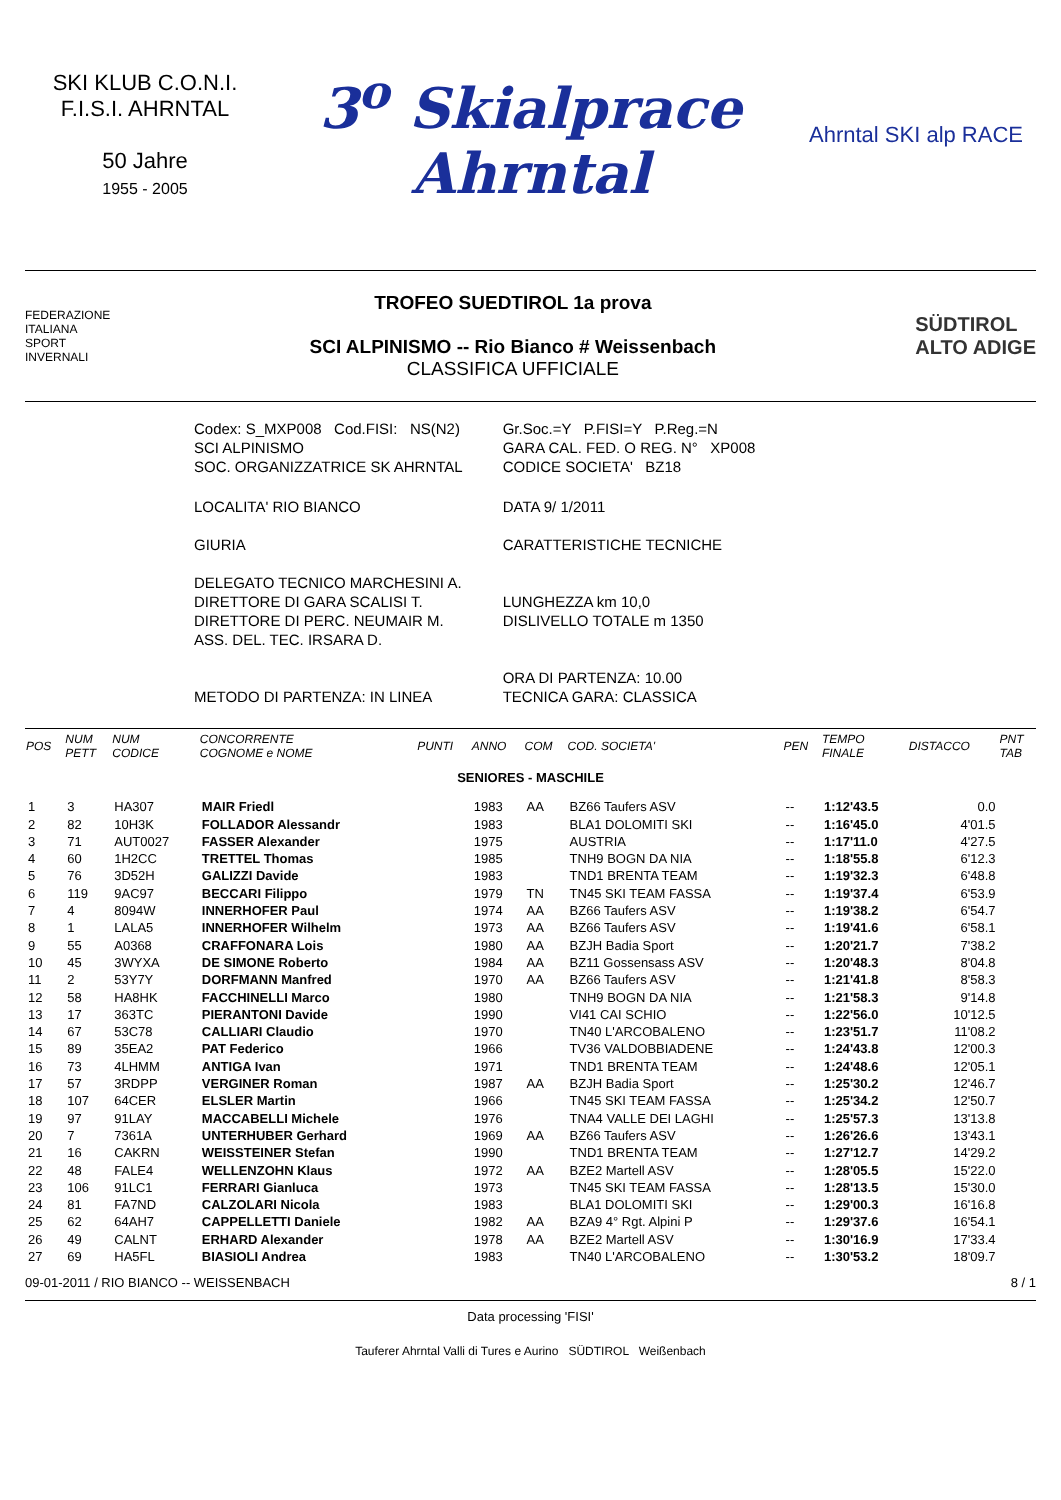SKI KLUB C.O.N.I. F.I.S.I. AHRNTAL
50 Jahre
1955 - 2005
3<sup>o</sup> Skialprace
Ahrntal
Ahrntal SKI alp RACE
FEDERAZIONE
ITALIANA
SPORT
INVERNALI
TROFEO SUEDTIROL 1a prova
SCI ALPINISMO -- Rio Bianco # Weissenbach
CLASSIFICA UFFICIALE
SÜDTIROL
ALTO ADIGE
| Codex: S_MXP008 Cod.FISI: NS(N2) SCI ALPINISMO SOC. ORGANIZZATRICE SK AHRNTAL | Gr.Soc.=Y P.FISI=Y P.Reg.=N GARA CAL. FED. O REG. N° XP008 CODICE SOCIETA' BZ18 |
| LOCALITA' RIO BIANCO GIURIA DELEGATO TECNICO MARCHESINI A. DIRETTORE DI GARA SCALISI T. DIRETTORE DI PERC. NEUMAIR M. ASS. DEL. TEC. IRSARA D. METODO DI PARTENZA: IN LINEA | DATA 9/ 1/2011 CARATTERISTICHE TECNICHE LUNGHEZZA km 10,0 DISLIVELLO TOTALE m 1350 ORA DI PARTENZA: 10.00 TECNICA GARA: CLASSICA |
| POS | NUM PETT | NUM CODICE | CONCORRENTE COGNOME e NOME | PUNTI | ANNO | COM | COD. SOCIETA' | PEN | TEMPO FINALE | DISTACCO | PNT TAB |
| --- | --- | --- | --- | --- | --- | --- | --- | --- | --- | --- | --- |
| SENIORES - MASCHILE | | | | | | | | | | | |
| 1 | 3 | HA307 | MAIR Friedl | | 1983 | AA | BZ66 Taufers ASV | -- | 1:12'43.5 | 0.0 | |
| 2 | 82 | 10H3K | FOLLADOR Alessandr | | 1983 | | BLA1 DOLOMITI SKI | -- | 1:16'45.0 | 4'01.5 | |
| 3 | 71 | AUT0027 | FASSER Alexander | | 1975 | | AUSTRIA | -- | 1:17'11.0 | 4'27.5 | |
| 4 | 60 | 1H2CC | TRETTEL Thomas | | 1985 | | TNH9 BOGN DA NIA | -- | 1:18'55.8 | 6'12.3 | |
| 5 | 76 | 3D52H | GALIZZI Davide | | 1983 | | TND1 BRENTA TEAM | -- | 1:19'32.3 | 6'48.8 | |
| 6 | 119 | 9AC97 | BECCARI Filippo | | 1979 | TN | TN45 SKI TEAM FASSA | -- | 1:19'37.4 | 6'53.9 | |
| 7 | 4 | 8094W | INNERHOFER Paul | | 1974 | AA | BZ66 Taufers ASV | -- | 1:19'38.2 | 6'54.7 | |
| 8 | 1 | LALA5 | INNERHOFER Wilhelm | | 1973 | AA | BZ66 Taufers ASV | -- | 1:19'41.6 | 6'58.1 | |
| 9 | 55 | A0368 | CRAFFONARA Lois | | 1980 | AA | BZJH Badia Sport | -- | 1:20'21.7 | 7'38.2 | |
| 10 | 45 | 3WYXA | DE SIMONE Roberto | | 1984 | AA | BZ11 Gossensass ASV | -- | 1:20'48.3 | 8'04.8 | |
| 11 | 2 | 53Y7Y | DORFMANN Manfred | | 1970 | AA | BZ66 Taufers ASV | -- | 1:21'41.8 | 8'58.3 | |
| 12 | 58 | HA8HK | FACCHINELLI Marco | | 1980 | | TNH9 BOGN DA NIA | -- | 1:21'58.3 | 9'14.8 | |
| 13 | 17 | 363TC | PIERANTONI Davide | | 1990 | | VI41 CAI SCHIO | -- | 1:22'56.0 | 10'12.5 | |
| 14 | 67 | 53C78 | CALLIARI Claudio | | 1970 | | TN40 L'ARCOBALENO | -- | 1:23'51.7 | 11'08.2 | |
| 15 | 89 | 35EA2 | PAT Federico | | 1966 | | TV36 VALDOBBIADENE | -- | 1:24'43.8 | 12'00.3 | |
| 16 | 73 | 4LHMM | ANTIGA Ivan | | 1971 | | TND1 BRENTA TEAM | -- | 1:24'48.6 | 12'05.1 | |
| 17 | 57 | 3RDPP | VERGINER Roman | | 1987 | AA | BZJH Badia Sport | -- | 1:25'30.2 | 12'46.7 | |
| 18 | 107 | 64CER | ELSLER Martin | | 1966 | | TN45 SKI TEAM FASSA | -- | 1:25'34.2 | 12'50.7 | |
| 19 | 97 | 91LAY | MACCABELLI Michele | | 1976 | | TNA4 VALLE DEI LAGHI | -- | 1:25'57.3 | 13'13.8 | |
| 20 | 7 | 7361A | UNTERHUBER Gerhard | | 1969 | AA | BZ66 Taufers ASV | -- | 1:26'26.6 | 13'43.1 | |
| 21 | 16 | CAKRN | WEISSTEINER Stefan | | 1990 | | TND1 BRENTA TEAM | -- | 1:27'12.7 | 14'29.2 | |
| 22 | 48 | FALE4 | WELLENZOHN Klaus | | 1972 | AA | BZE2 Martell ASV | -- | 1:28'05.5 | 15'22.0 | |
| 23 | 106 | 91LC1 | FERRARI Gianluca | | 1973 | | TN45 SKI TEAM FASSA | -- | 1:28'13.5 | 15'30.0 | |
| 24 | 81 | FA7ND | CALZOLARI Nicola | | 1983 | | BLA1 DOLOMITI SKI | -- | 1:29'00.3 | 16'16.8 | |
| 25 | 62 | 64AH7 | CAPPELLETTI Daniele | | 1982 | AA | BZA9 4° Rgt. Alpini P | -- | 1:29'37.6 | 16'54.1 | |
| 26 | 49 | CALNT | ERHARD Alexander | | 1978 | AA | BZE2 Martell ASV | -- | 1:30'16.9 | 17'33.4 | |
| 27 | 69 | HA5FL | BIASIOLI Andrea | | 1983 | | TN40 L'ARCOBALENO | -- | 1:30'53.2 | 18'09.7 | |
09-01-2011 / RIO BIANCO -- WEISSENBACH 8 / 1
Data processing 'FISI'
Tauferer Ahrntal Valli di Tures e Aurino SÜDTIROL Weißenbach